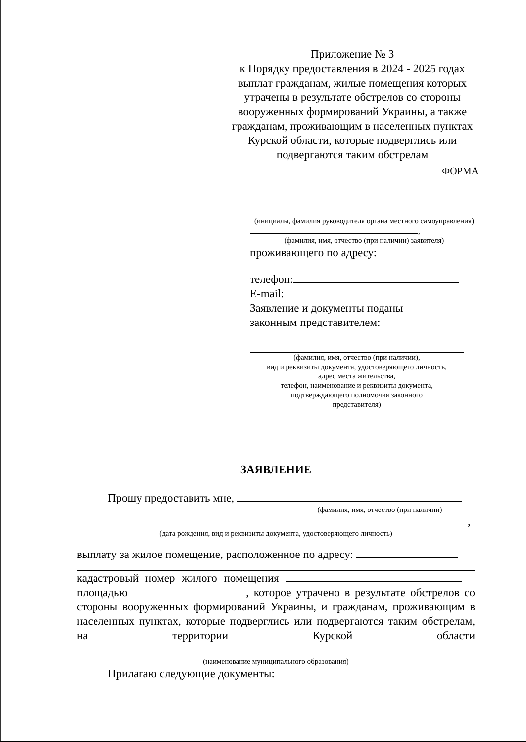Приложение № 3
к Порядку предоставления в 2024 - 2025 годах выплат гражданам, жилые помещения которых утрачены в результате обстрелов со стороны вооруженных формирований Украины, а также гражданам, проживающим в населенных пунктах Курской области, которые подверглись или подвергаются таким обстрелам
ФОРМА
(инициалы, фамилия руководителя органа местного самоуправления)
,
(фамилия, имя, отчество (при наличии) заявителя)
проживающего по адресу:
телефон:
E-mail:
Заявление и документы поданы
законным представителем:
(фамилия, имя, отчество (при наличии),
вид и реквизиты документа, удостоверяющего личность,
адрес места жительства,
телефон, наименование и реквизиты документа,
подтверждающего полномочия законного
представителя)
ЗАЯВЛЕНИЕ
Прошу предоставить мне,
(фамилия, имя, отчество (при наличии)
,
(дата рождения, вид и реквизиты документа, удостоверяющего личность)
выплату за жилое помещение, расположенное по адресу:
кадастровый номер жилого помещения
площадью , которое утрачено в результате обстрелов со стороны вооруженных формирований Украины, и гражданам, проживающим в населенных пунктах, которые подверглись или подвергаются таким обстрелам, на территории Курской области
(наименование муниципального образования)
Прилагаю следующие документы: